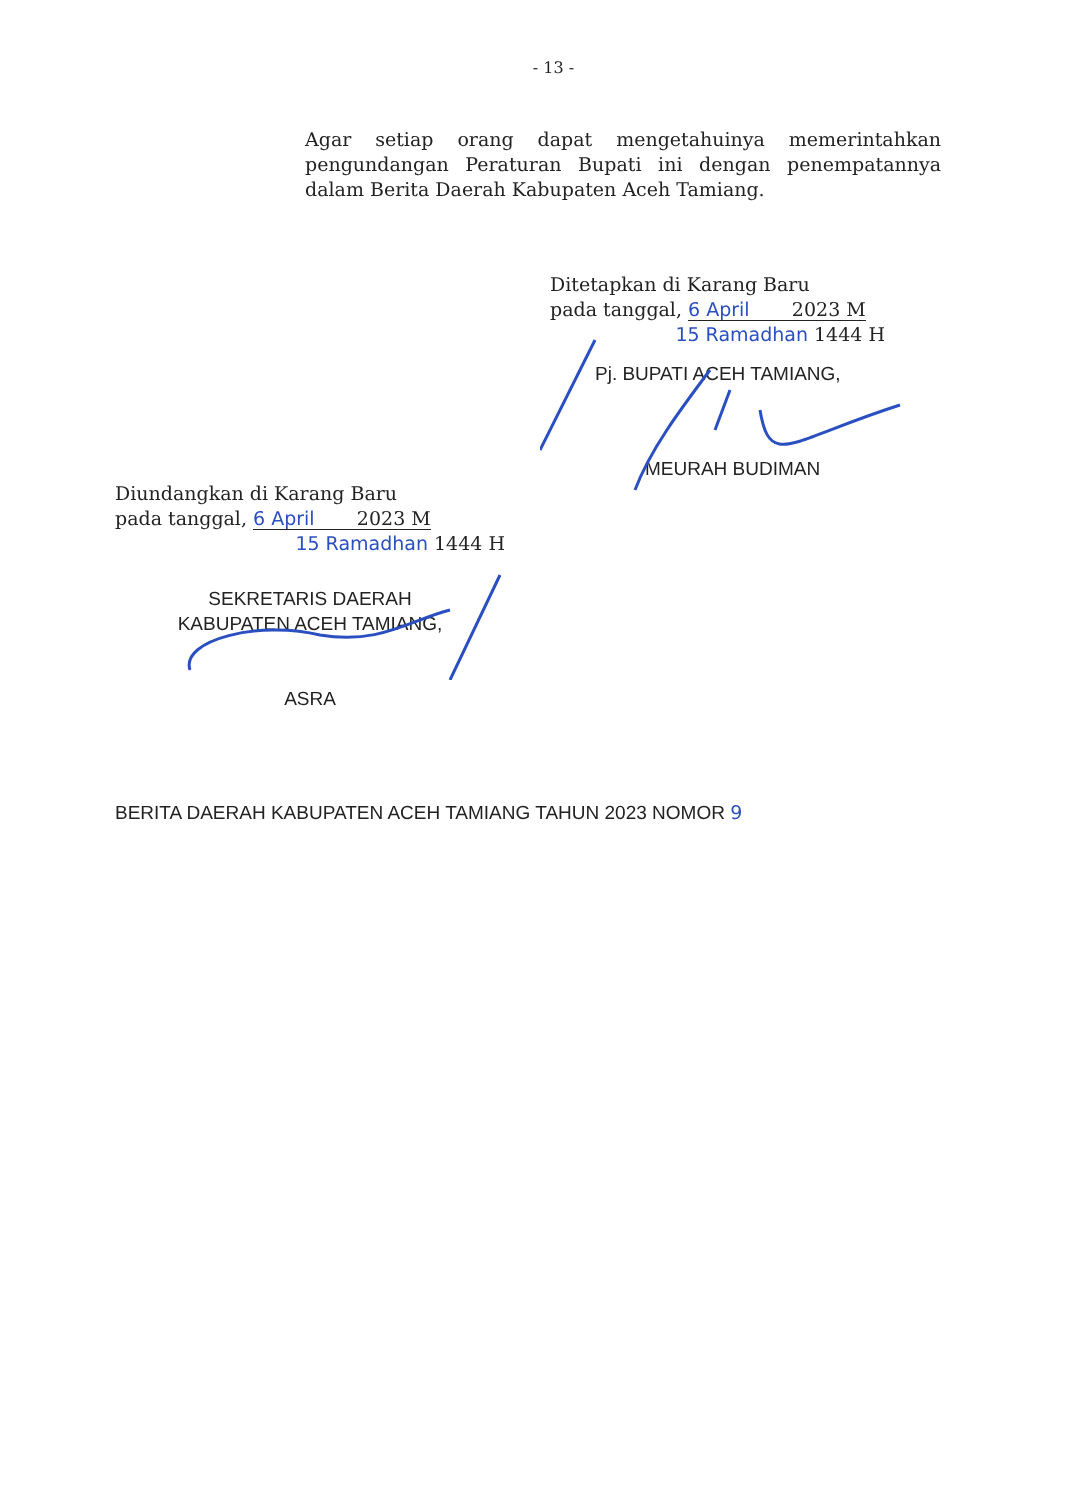- 13 -
Agar setiap orang dapat mengetahuinya memerintahkan pengundangan Peraturan Bupati ini dengan penempatannya dalam Berita Daerah Kabupaten Aceh Tamiang.
Ditetapkan di Karang Baru
pada tanggal, 6 April 2023 M
15 Ramadhan 1444 H
Pj. BUPATI ACEH TAMIANG,
MEURAH BUDIMAN
Diundangkan di Karang Baru
pada tanggal, 6 April 2023 M
15 Ramadhan 1444 H
SEKRETARIS DAERAH
KABUPATEN ACEH TAMIANG,
ASRA
BERITA DAERAH KABUPATEN ACEH TAMIANG TAHUN 2023 NOMOR 9